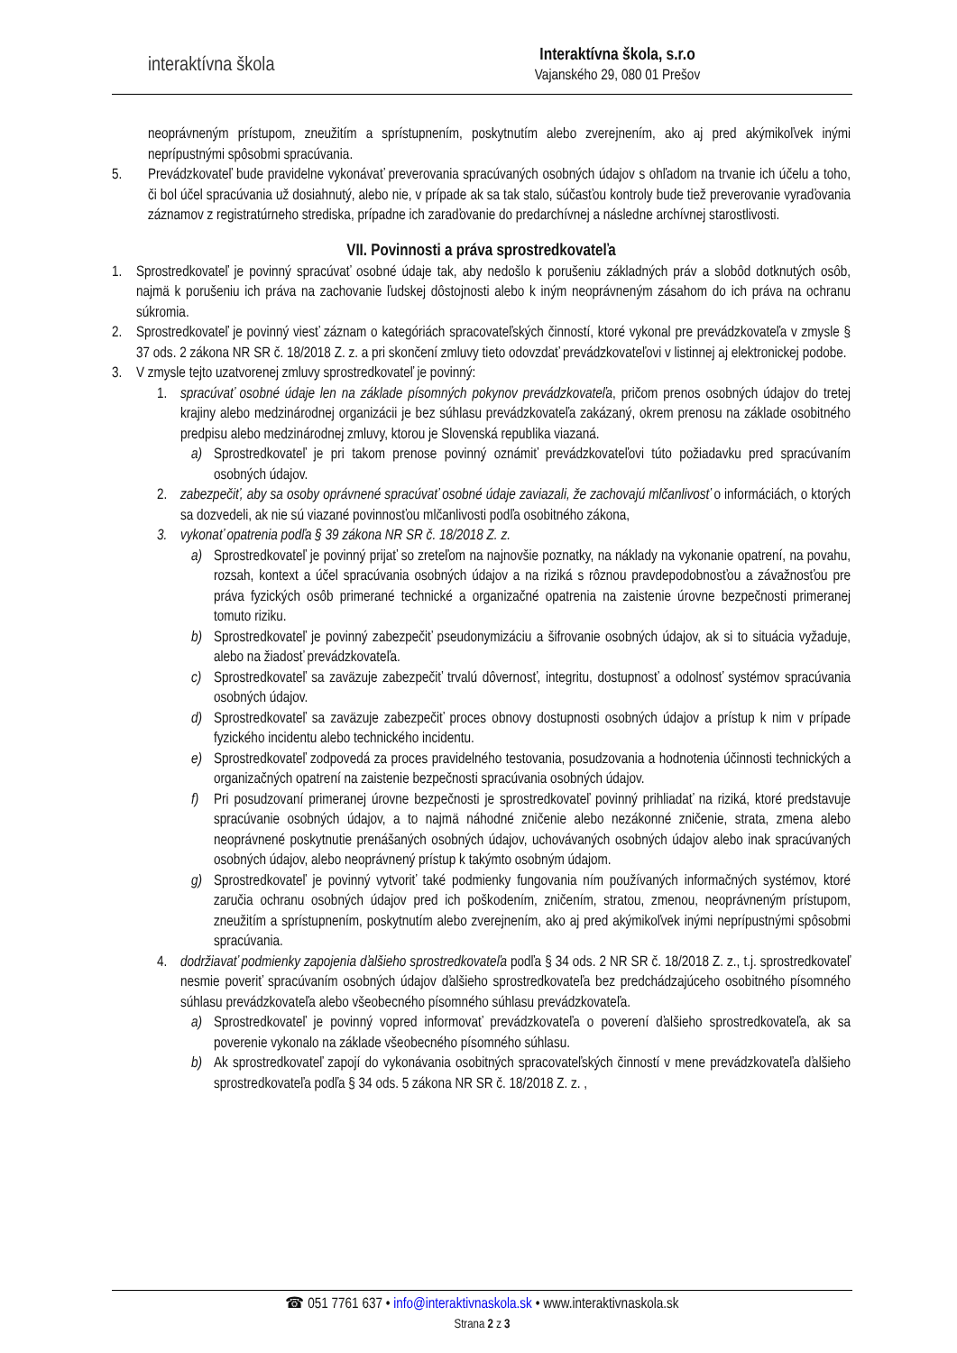interaktívna škola
Interaktívna škola, s.r.o
Vajanského 29, 080 01 Prešov
neoprávneným prístupom, zneužitím a sprístupnením, poskytnutím alebo zverejnením, ako aj pred akýmikoľvek inými neprípustnými spôsobmi spracúvania.
5. Prevádzkovateľ bude pravidelne vykonávať preverovania spracúvaných osobných údajov s ohľadom na trvanie ich účelu a toho, či bol účel spracúvania už dosiahnutý, alebo nie, v prípade ak sa tak stalo, súčasťou kontroly bude tiež preverovanie vyraďovania záznamov z registratúrneho strediska, prípadne ich zaraďovanie do predarchívnej a následne archívnej starostlivosti.
VII. Povinnosti a práva sprostredkovateľa
1. Sprostredkovateľ je povinný spracúvať osobné údaje tak, aby nedošlo k porušeniu základných práv a slobôd dotknutých osôb, najmä k porušeniu ich práva na zachovanie ľudskej dôstojnosti alebo k iným neoprávneným zásahom do ich práva na ochranu súkromia.
2. Sprostredkovateľ je povinný viesť záznam o kategóriách spracovateľských činností, ktoré vykonal pre prevádzkovateľa v zmysle § 37 ods. 2 zákona NR SR č. 18/2018 Z. z. a pri skončení zmluvy tieto odovzdať prevádzkovateľovi v listinnej aj elektronickej podobe.
3. V zmysle tejto uzatvorenej zmluvy sprostredkovateľ je povinný:
1. spracúvať osobné údaje len na základe písomných pokynov prevádzkovateľa, pričom prenos osobných údajov do tretej krajiny alebo medzinárodnej organizácii je bez súhlasu prevádzkovateľa zakázaný, okrem prenosu na základe osobitného predpisu alebo medzinárodnej zmluvy, ktorou je Slovenská republika viazaná.
a) Sprostredkovateľ je pri takom prenose povinný oznámiť prevádzkovateľovi túto požiadavku pred spracúvaním osobných údajov.
2. zabezpečiť, aby sa osoby oprávnené spracúvať osobné údaje zaviazali, že zachovajú mlčanlivosť o informáciách, o ktorých sa dozvedeli, ak nie sú viazané povinnosťou mlčanlivosti podľa osobitného zákona,
3. vykonať opatrenia podľa § 39 zákona NR SR č. 18/2018 Z. z.
a) Sprostredkovateľ je povinný prijať so zreteľom na najnovšie poznatky, na náklady na vykonanie opatrení, na povahu, rozsah, kontext a účel spracúvania osobných údajov a na riziká s rôznou pravdepodobnosťou a závažnosťou pre práva fyzických osôb primerané technické a organizačné opatrenia na zaistenie úrovne bezpečnosti primeranej tomuto riziku.
b) Sprostredkovateľ je povinný zabezpečiť pseudonymizáciu a šifrovanie osobných údajov, ak si to situácia vyžaduje, alebo na žiadosť prevádzkovateľa.
c) Sprostredkovateľ sa zaväzuje zabezpečiť trvalú dôvernosť, integritu, dostupnosť a odolnosť systémov spracúvania osobných údajov.
d) Sprostredkovateľ sa zaväzuje zabezpečiť proces obnovy dostupnosti osobných údajov a prístup k nim v prípade fyzického incidentu alebo technického incidentu.
e) Sprostredkovateľ zodpovedá za proces pravidelného testovania, posudzovania a hodnotenia účinnosti technických a organizačných opatrení na zaistenie bezpečnosti spracúvania osobných údajov.
f) Pri posudzovaní primeranej úrovne bezpečnosti je sprostredkovateľ povinný prihliadať na riziká, ktoré predstavuje spracúvanie osobných údajov, a to najmä náhodné zničenie alebo nezákonné zničenie, strata, zmena alebo neoprávnené poskytnutie prenášaných osobných údajov, uchovávaných osobných údajov alebo inak spracúvaných osobných údajov, alebo neoprávnený prístup k takýmto osobným údajom.
g) Sprostredkovateľ je povinný vytvoriť také podmienky fungovania ním používaných informačných systémov, ktoré zaručia ochranu osobných údajov pred ich poškodením, zničením, stratou, zmenou, neoprávneným prístupom, zneužitím a sprístupnením, poskytnutím alebo zverejnením, ako aj pred akýmikoľvek inými neprípustnými spôsobmi spracúvania.
4. dodržiavať podmienky zapojenia ďalšieho sprostredkovateľa podľa § 34 ods. 2 NR SR č. 18/2018 Z. z., t.j. sprostredkovateľ nesmie poveriť spracúvaním osobných údajov ďalšieho sprostredkovateľa bez predchádzajúceho osobitného písomného súhlasu prevádzkovateľa alebo všeobecného písomného súhlasu prevádzkovateľa.
a) Sprostredkovateľ je povinný vopred informovať prevádzkovateľa o poverení ďalšieho sprostredkovateľa, ak sa poverenie vykonalo na základe všeobecného písomného súhlasu.
b) Ak sprostredkovateľ zapojí do vykonávania osobitných spracovateľských činností v mene prevádzkovateľa ďalšieho sprostredkovateľa podľa § 34 ods. 5 zákona NR SR č. 18/2018 Z. z. ,
☎ 051 7761 637 • info@interaktivnaskola.sk • www.interaktivnaskola.sk
Strana 2 z 3